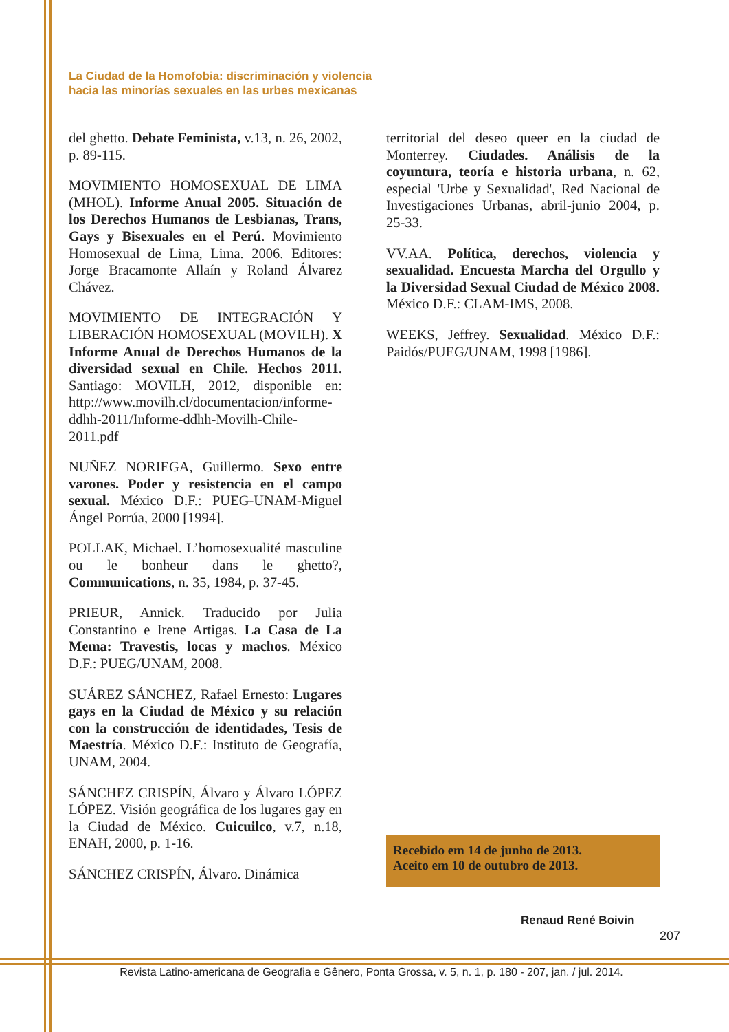La Ciudad de la Homofobia: discriminación y violencia
hacia las minorías sexuales en las urbes mexicanas
del ghetto. Debate Feminista, v.13, n. 26, 2002, p. 89-115.
MOVIMIENTO HOMOSEXUAL DE LIMA (MHOL). Informe Anual 2005. Situación de los Derechos Humanos de Lesbianas, Trans, Gays y Bisexuales en el Perú. Movimiento Homosexual de Lima, Lima. 2006. Editores: Jorge Bracamonte Allaín y Roland Álvarez Chávez.
MOVIMIENTO DE INTEGRACIÓN Y LIBERACIÓN HOMOSEXUAL (MOVILH). X Informe Anual de Derechos Humanos de la diversidad sexual en Chile. Hechos 2011. Santiago: MOVILH, 2012, disponible en: http://www.movilh.cl/documentacion/informe-ddhh-2011/Informe-ddhh-Movilh-Chile-2011.pdf
NUÑEZ NORIEGA, Guillermo. Sexo entre varones. Poder y resistencia en el campo sexual. México D.F.: PUEG-UNAM-Miguel Ángel Porrúa, 2000 [1994].
POLLAK, Michael. L’homosexualité masculine ou le bonheur dans le ghetto?, Communications, n. 35, 1984, p. 37-45.
PRIEUR, Annick. Traducido por Julia Constantino e Irene Artigas. La Casa de La Mema: Travestis, locas y machos. México D.F.: PUEG/UNAM, 2008.
SUÁREZ SÁNCHEZ, Rafael Ernesto: Lugares gays en la Ciudad de México y su relación con la construcción de identidades, Tesis de Maestría. México D.F.: Instituto de Geografía, UNAM, 2004.
SÁNCHEZ CRISPÍN, Álvaro y Álvaro LÓPEZ LÓPEZ. Visión geográfica de los lugares gay en la Ciudad de México. Cuicuilco, v.7, n.18, ENAH, 2000, p. 1-16.
SÁNCHEZ CRISPÍN, Álvaro. Dinámica
territorial del deseo queer en la ciudad de Monterrey. Ciudades. Análisis de la coyuntura, teoría e historia urbana, n. 62, especial 'Urbe y Sexualidad', Red Nacional de Investigaciones Urbanas, abril-junio 2004, p. 25-33.
VV.AA. Política, derechos, violencia y sexualidad. Encuesta Marcha del Orgullo y la Diversidad Sexual Ciudad de México 2008. México D.F.: CLAM-IMS, 2008.
WEEKS, Jeffrey. Sexualidad. México D.F.: Paidós/PUEG/UNAM, 1998 [1986].
Recebido em 14 de junho de 2013.
Aceito em 10 de outubro de 2013.
Renaud René Boivin
207
Revista Latino-americana de Geografia e Gênero, Ponta Grossa, v. 5, n. 1, p. 180 - 207, jan. / jul. 2014.